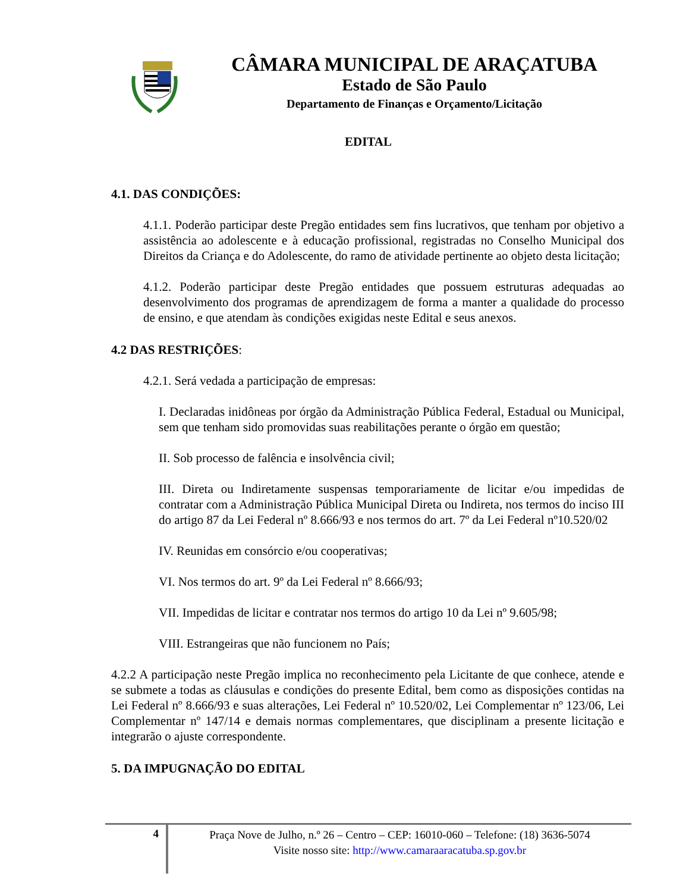CÂMARA MUNICIPAL DE ARAÇATUBA
Estado de São Paulo
Departamento de Finanças e Orçamento/Licitação
EDITAL
4.1. DAS CONDIÇÕES:
4.1.1. Poderão participar deste Pregão entidades sem fins lucrativos, que tenham por objetivo a assistência ao adolescente e à educação profissional, registradas no Conselho Municipal dos Direitos da Criança e do Adolescente, do ramo de atividade pertinente ao objeto desta licitação;
4.1.2. Poderão participar deste Pregão entidades que possuem estruturas adequadas ao desenvolvimento dos programas de aprendizagem de forma a manter a qualidade do processo de ensino, e que atendam às condições exigidas neste Edital e seus anexos.
4.2 DAS RESTRIÇÕES:
4.2.1. Será vedada a participação de empresas:
I. Declaradas inidôneas por órgão da Administração Pública Federal, Estadual ou Municipal, sem que tenham sido promovidas suas reabilitações perante o órgão em questão;
II. Sob processo de falência e insolvência civil;
III. Direta ou Indiretamente suspensas temporariamente de licitar e/ou impedidas de contratar com a Administração Pública Municipal Direta ou Indireta, nos termos do inciso III do artigo 87 da Lei Federal nº 8.666/93 e nos termos do art. 7º da Lei Federal nº10.520/02
IV. Reunidas em consórcio e/ou cooperativas;
VI. Nos termos do art. 9º da Lei Federal nº 8.666/93;
VII. Impedidas de licitar e contratar nos termos do artigo 10 da Lei nº 9.605/98;
VIII. Estrangeiras que não funcionem no País;
4.2.2 A participação neste Pregão implica no reconhecimento pela Licitante de que conhece, atende e se submete a todas as cláusulas e condições do presente Edital, bem como as disposições contidas na Lei Federal nº 8.666/93 e suas alterações, Lei Federal nº 10.520/02, Lei Complementar nº 123/06, Lei Complementar nº 147/14 e demais normas complementares, que disciplinam a presente licitação e integrarão o ajuste correspondente.
5. DA IMPUGNAÇÃO DO EDITAL
4
Praça Nove de Julho, n.º 26 – Centro – CEP: 16010-060 – Telefone: (18) 3636-5074
Visite nosso site: http://www.camaraaracatuba.sp.gov.br